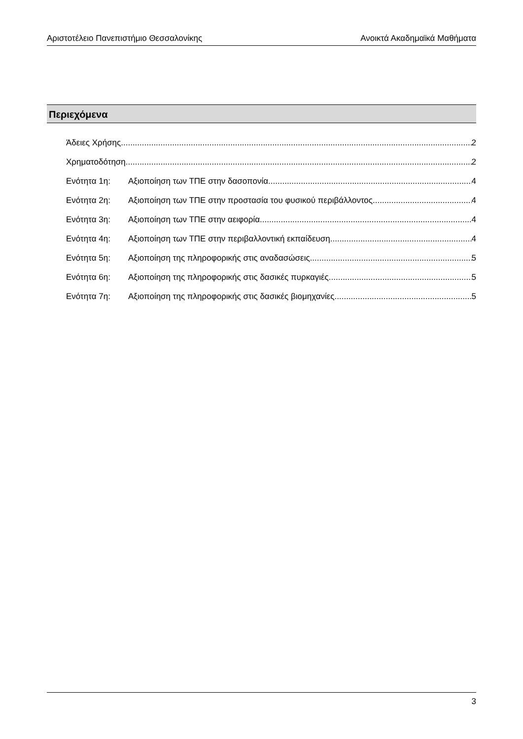Αριστοτέλειο Πανεπιστήμιο Θεσσαλονίκης Ανοικτά Ακαδημαϊκά Μαθήματα
Περιεχόμενα
Άδειες Χρήσης 2
Χρηματοδότηση 2
Ενότητα 1η: Αξιοποίηση των ΤΠΕ στην δασοπονία 4
Ενότητα 2η: Αξιοποίηση των ΤΠΕ στην προστασία του φυσικού περιβάλλοντος 4
Ενότητα 3η: Αξιοποίηση των ΤΠΕ στην αειφορία 4
Ενότητα 4η: Αξιοποίηση των ΤΠΕ στην περιβαλλοντική εκπαίδευση 4
Ενότητα 5η: Αξιοποίηση της πληροφορικής στις αναδασώσεις 5
Ενότητα 6η: Αξιοποίηση της πληροφορικής στις δασικές πυρκαγιές 5
Ενότητα 7η: Αξιοποίηση της πληροφορικής στις δασικές βιομηχανίες 5
3